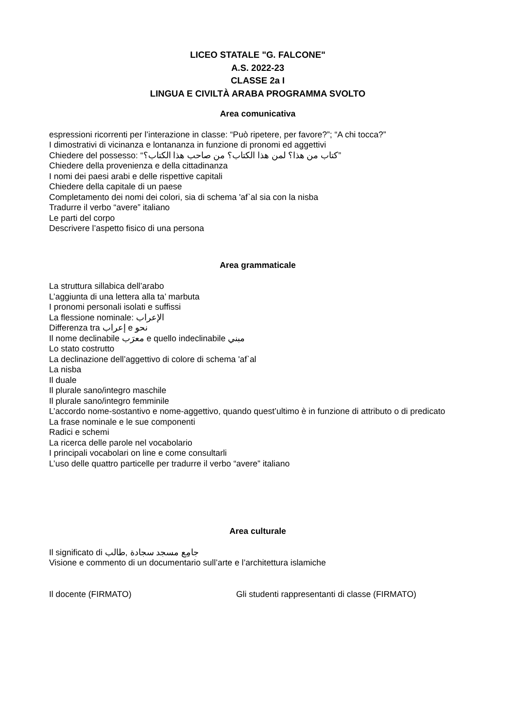LICEO STATALE "G. FALCONE"
A.S. 2022-23
CLASSE 2a I
LINGUA E CIVILTÀ ARABA PROGRAMMA SVOLTO
Area comunicativa
espressioni ricorrenti per l’interazione in classe: “Può ripetere, per favore?”; “A chi tocca?”
I dimostrativi di vicinanza e lontananza in funzione di pronomi ed aggettivi
Chiedere del possesso: “كتاب من هذا؟ لمن هذا الكتاب؟ من صاحب هذا الكتاب؟”
Chiedere della provenienza e della cittadinanza
I nomi dei paesi arabi e delle rispettive capitali
Chiedere della capitale di un paese
Completamento dei nomi dei colori, sia di schema 'afˋal sia con la nisba
Tradurre il verbo “avere” italiano
Le parti del corpo
Descrivere l’aspetto fisico di una persona
Area grammaticale
La struttura sillabica dell’arabo
L’aggiunta di una lettera alla ta’ marbuta
I pronomi personali isolati e suffissi
La flessione nominale: الإعراب
Differenza tra إعراب e نحو
Il nome declinabile معرَب e quello indeclinabile مبني
Lo stato costrutto
La declinazione dell’aggettivo di colore di schema 'afˋal
La nisba
Il duale
Il plurale sano/integro maschile
Il plurale sano/integro femminile
L’accordo nome-sostantivo e nome-aggettivo, quando quest’ultimo è in funzione di attributo o di predicato
La frase nominale e le sue componenti
Radici e schemi
La ricerca delle parole nel vocabolario
I principali vocabolari on line e come consultarli
L’uso delle quattro particelle per tradurre il verbo “avere” italiano
Area culturale
Il significato di جامِع مسجد سجادة ,طالب
Visione e commento di un documentario sull’arte e l’architettura islamiche
Il docente (FIRMATO) Gli studenti rappresentanti di classe (FIRMATO)